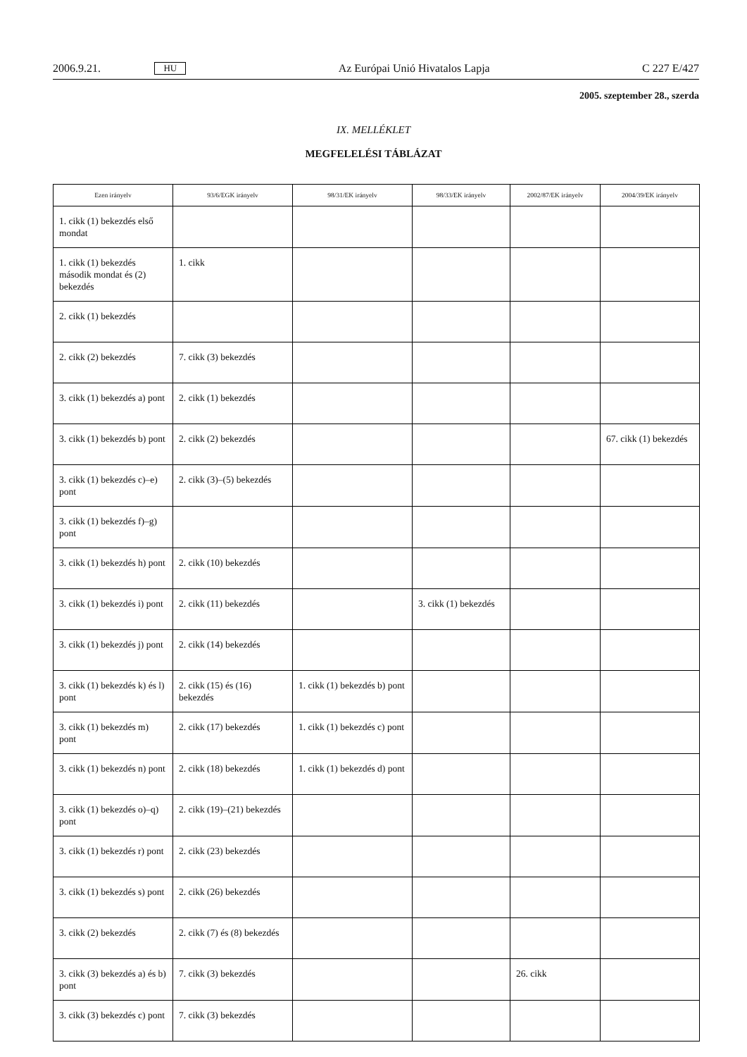2006.9.21. HU Az Európai Unió Hivatalos Lapja C 227 E/427
2005. szeptember 28., szerda
IX. MELLÉKLET
MEGFELELÉSI TÁBLÁZAT
| Ezen irányelv | 93/6/EGK irányelv | 98/31/EK irányelv | 98/33/EK irányelv | 2002/87/EK irányelv | 2004/39/EK irányelv |
| --- | --- | --- | --- | --- | --- |
| 1. cikk (1) bekezdés első mondat | | | | | |
| 1. cikk (1) bekezdés második mondat és (2) bekezdés | 1. cikk | | | | |
| 2. cikk (1) bekezdés | | | | | |
| 2. cikk (2) bekezdés | 7. cikk (3) bekezdés | | | | |
| 3. cikk (1) bekezdés a) pont | 2. cikk (1) bekezdés | | | | |
| 3. cikk (1) bekezdés b) pont | 2. cikk (2) bekezdés | | | | 67. cikk (1) bekezdés |
| 3. cikk (1) bekezdés c)–e) pont | 2. cikk (3)–(5) bekezdés | | | | |
| 3. cikk (1) bekezdés f)–g) pont | | | | | |
| 3. cikk (1) bekezdés h) pont | 2. cikk (10) bekezdés | | | | |
| 3. cikk (1) bekezdés i) pont | 2. cikk (11) bekezdés | | 3. cikk (1) bekezdés | | |
| 3. cikk (1) bekezdés j) pont | 2. cikk (14) bekezdés | | | | |
| 3. cikk (1) bekezdés k) és l) pont | 2. cikk (15) és (16) bekezdés | 1. cikk (1) bekezdés b) pont | | | |
| 3. cikk (1) bekezdés m) pont | 2. cikk (17) bekezdés | 1. cikk (1) bekezdés c) pont | | | |
| 3. cikk (1) bekezdés n) pont | 2. cikk (18) bekezdés | 1. cikk (1) bekezdés d) pont | | | |
| 3. cikk (1) bekezdés o)–q) pont | 2. cikk (19)–(21) bekezdés | | | | |
| 3. cikk (1) bekezdés r) pont | 2. cikk (23) bekezdés | | | | |
| 3. cikk (1) bekezdés s) pont | 2. cikk (26) bekezdés | | | | |
| 3. cikk (2) bekezdés | 2. cikk (7) és (8) bekezdés | | | | |
| 3. cikk (3) bekezdés a) és b) pont | 7. cikk (3) bekezdés | | | 26. cikk | |
| 3. cikk (3) bekezdés c) pont | 7. cikk (3) bekezdés | | | | |